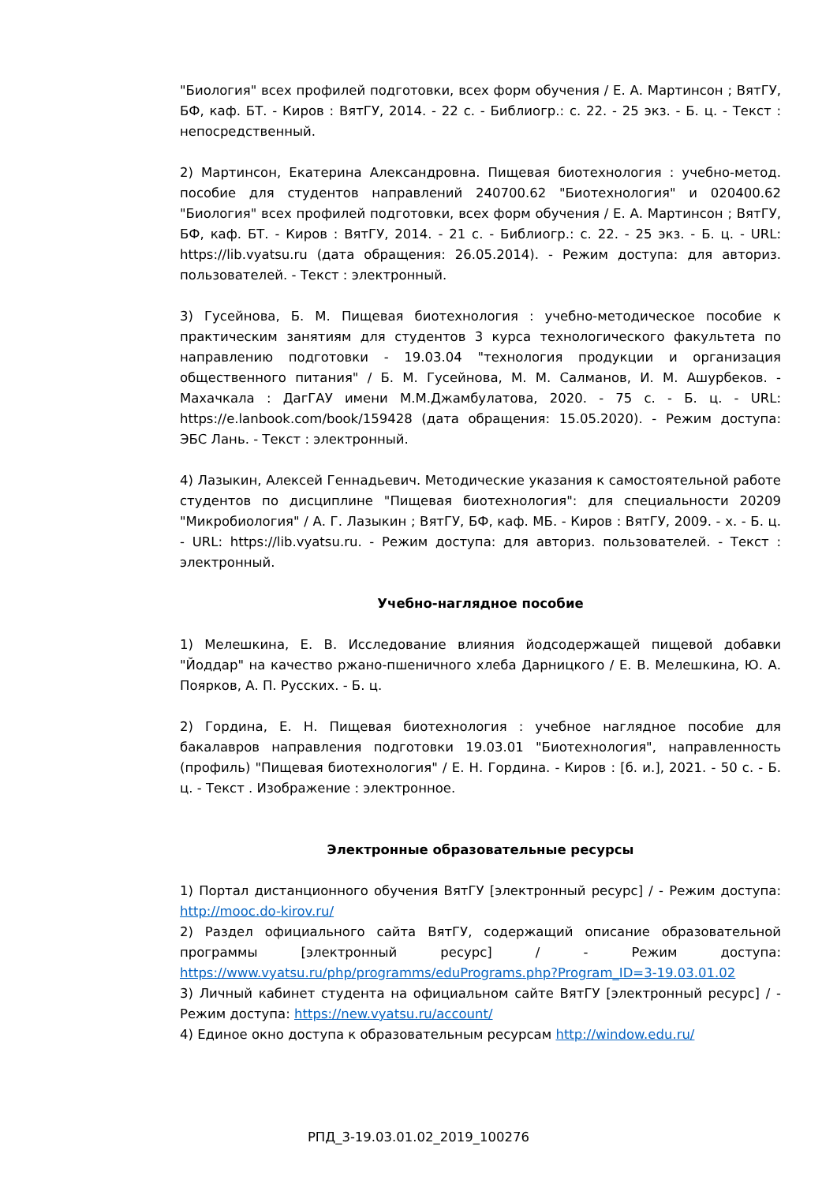"Биология" всех профилей подготовки, всех форм обучения / Е. А. Мартинсон ; ВятГУ, БФ, каф. БТ. - Киров : ВятГУ, 2014. - 22 с. - Библиогр.: с. 22. - 25 экз. - Б. ц. - Текст : непосредственный.
2) Мартинсон, Екатерина Александровна. Пищевая биотехнология : учебно-метод. пособие для студентов направлений 240700.62 "Биотехнология" и 020400.62 "Биология" всех профилей подготовки, всех форм обучения / Е. А. Мартинсон ; ВятГУ, БФ, каф. БТ. - Киров : ВятГУ, 2014. - 21 с. - Библиогр.: с. 22. - 25 экз. - Б. ц. - URL: https://lib.vyatsu.ru (дата обращения: 26.05.2014). - Режим доступа: для авториз. пользователей. - Текст : электронный.
3) Гусейнова, Б. М. Пищевая биотехнология : учебно-методическое пособие к практическим занятиям для студентов 3 курса технологического факультета по направлению подготовки - 19.03.04 "технология продукции и организация общественного питания" / Б. М. Гусейнова, М. М. Салманов, И. М. Ашурбеков. - Махачкала : ДагГАУ имени М.М.Джамбулатова, 2020. - 75 с. - Б. ц. - URL: https://e.lanbook.com/book/159428 (дата обращения: 15.05.2020). - Режим доступа: ЭБС Лань. - Текст : электронный.
4) Лазыкин, Алексей Геннадьевич. Методические указания к самостоятельной работе студентов по дисциплине "Пищевая биотехнология": для специальности 20209 "Микробиология" / А. Г. Лазыкин ; ВятГУ, БФ, каф. МБ. - Киров : ВятГУ, 2009. - х. - Б. ц. - URL: https://lib.vyatsu.ru. - Режим доступа: для авториз. пользователей. - Текст : электронный.
Учебно-наглядное пособие
1) Мелешкина, Е. В. Исследование влияния йодсодержащей пищевой добавки "Йоддар" на качество ржано-пшеничного хлеба Дарницкого / Е. В. Мелешкина, Ю. А. Поярков, А. П. Русских. - Б. ц.
2) Гордина, Е. Н. Пищевая биотехнология : учебное наглядное пособие для бакалавров направления подготовки 19.03.01 "Биотехнология", направленность (профиль) "Пищевая биотехнология" / Е. Н. Гордина. - Киров : [б. и.], 2021. - 50 с. - Б. ц. - Текст . Изображение : электронное.
Электронные образовательные ресурсы
1) Портал дистанционного обучения ВятГУ [электронный ресурс] / - Режим доступа: http://mooc.do-kirov.ru/
2) Раздел официального сайта ВятГУ, содержащий описание образовательной программы [электронный ресурс] / - Режим доступа: https://www.vyatsu.ru/php/programms/eduPrograms.php?Program_ID=3-19.03.01.02
3) Личный кабинет студента на официальном сайте ВятГУ [электронный ресурс] / - Режим доступа: https://new.vyatsu.ru/account/
4) Единое окно доступа к образовательным ресурсам http://window.edu.ru/
РПД_3-19.03.01.02_2019_100276